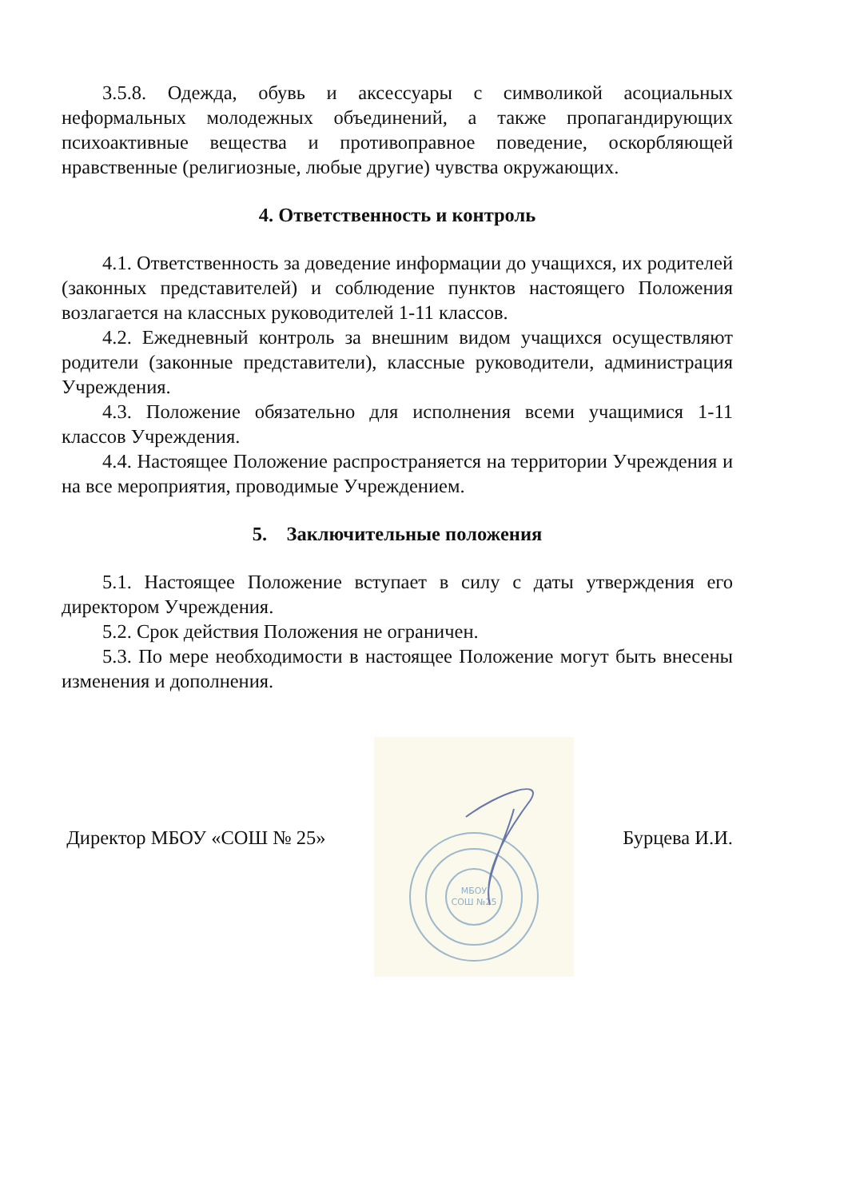3.5.8. Одежда, обувь и аксессуары с символикой асоциальных неформальных молодежных объединений, а также пропагандирующих психоактивные вещества и противоправное поведение, оскорбляющей нравственные (религиозные, любые другие) чувства окружающих.
4. Ответственность и контроль
4.1. Ответственность за доведение информации до учащихся, их родителей (законных представителей) и соблюдение пунктов настоящего Положения возлагается на классных руководителей 1-11 классов.
4.2. Ежедневный контроль за внешним видом учащихся осуществляют родители (законные представители), классные руководители, администрация Учреждения.
4.3. Положение обязательно для исполнения всеми учащимися 1-11 классов Учреждения.
4.4. Настоящее Положение распространяется на территории Учреждения и на все мероприятия, проводимые Учреждением.
5. Заключительные положения
5.1. Настоящее Положение вступает в силу с даты утверждения его директором Учреждения.
5.2. Срок действия Положения не ограничен.
5.3. По мере необходимости в настоящее Положение могут быть внесены изменения и дополнения.
Директор МБОУ «СОШ № 25»
МБОУ
СОШ №25
Бурцева И.И.